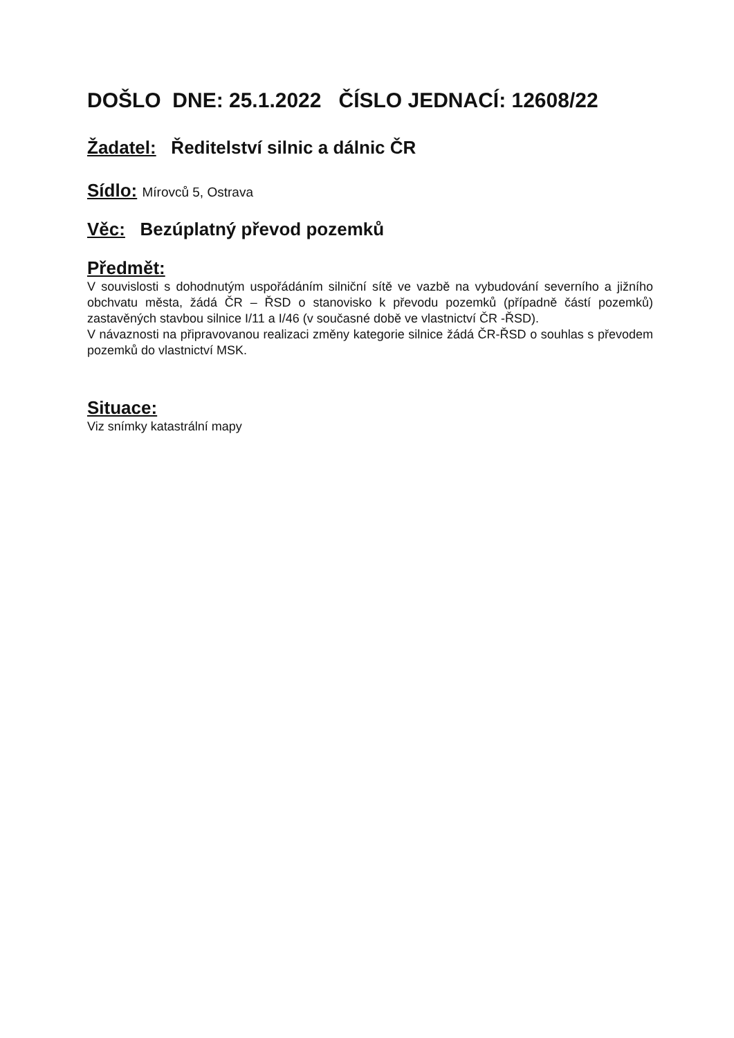DOŠLO DNE: 25.1.2022 ČÍSLO JEDNACÍ: 12608/22
Žadatel: Ředitelství silnic a dálnic ČR
Sídlo: Mírovců 5, Ostrava
Věc: Bezúplatný převod pozemků
Předmět:
V souvislosti s dohodnutým uspořádáním silniční sítě ve vazbě na vybudování severního a jižního obchvatu města, žádá ČR – ŘSD o stanovisko k převodu pozemků (případně částí pozemků) zastavěných stavbou silnice I/11 a I/46 (v současné době ve vlastnictví ČR -ŘSD).
V návaznosti na připravovanou realizaci změny kategorie silnice žádá ČR-ŘSD o souhlas s převodem pozemků do vlastnictví MSK.
Situace:
Viz snímky katastrální mapy